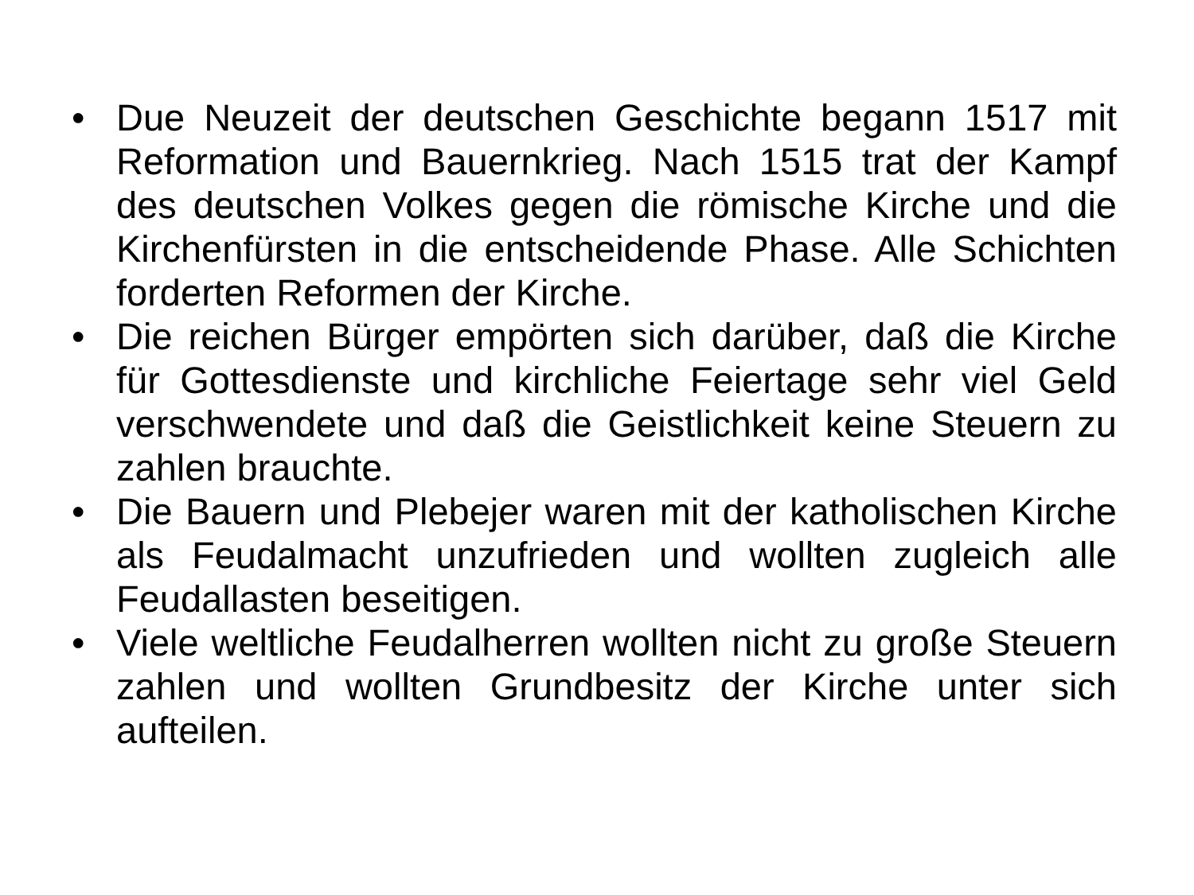• Due Neuzeit der deutschen Geschichte begann 1517 mit Reformation und Bauernkrieg. Nach 1515 trat der Kampf des deutschen Volkes gegen die römische Kirche und die Kirchenfürsten in die entscheidende Phase. Alle Schichten forderten Reformen der Kirche.
• Die reichen Bürger empörten sich darüber, daß die Kirche für Gottesdienste und kirchliche Feiertage sehr viel Geld verschwendete und daß die Geistlichkeit keine Steuern zu zahlen brauchte.
• Die Bauern und Plebejer waren mit der katholischen Kirche als Feudalmacht unzufrieden und wollten zugleich alle Feudallasten beseitigen.
• Viele weltliche Feudalherren wollten nicht zu große Steuern zahlen und wollten Grundbesitz der Kirche unter sich aufteilen.